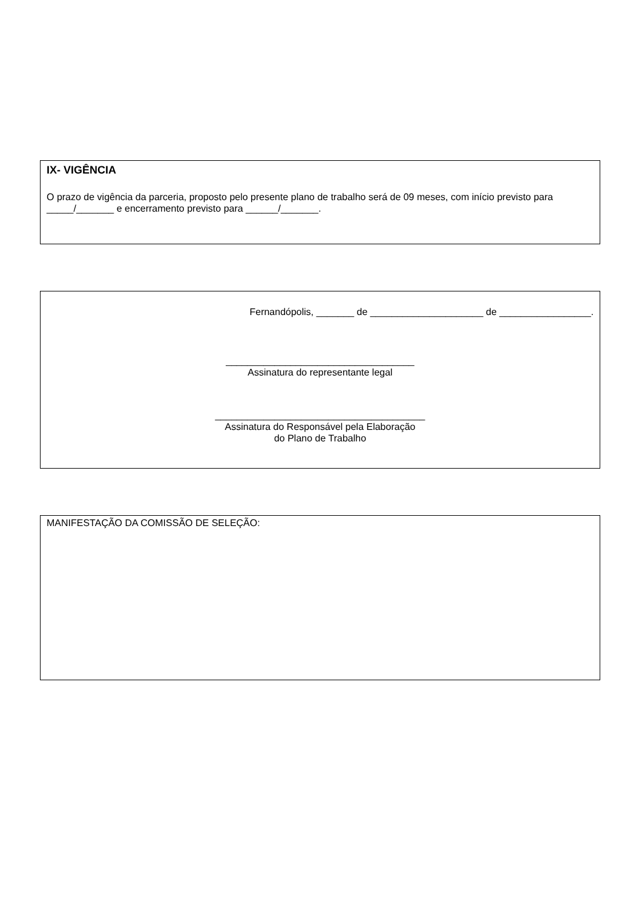IX- VIGÊNCIA
O prazo de vigência da parceria, proposto pelo presente plano de trabalho será de 09 meses, com início previsto para _____/_______ e encerramento previsto para ______/_______.
Fernandópolis, _______ de _____________________ de _________________.
___________________________________
Assinatura do representante legal
_______________________________________
Assinatura do Responsável pela Elaboração
do Plano de Trabalho
MANIFESTAÇÃO DA COMISSÃO DE SELEÇÃO: